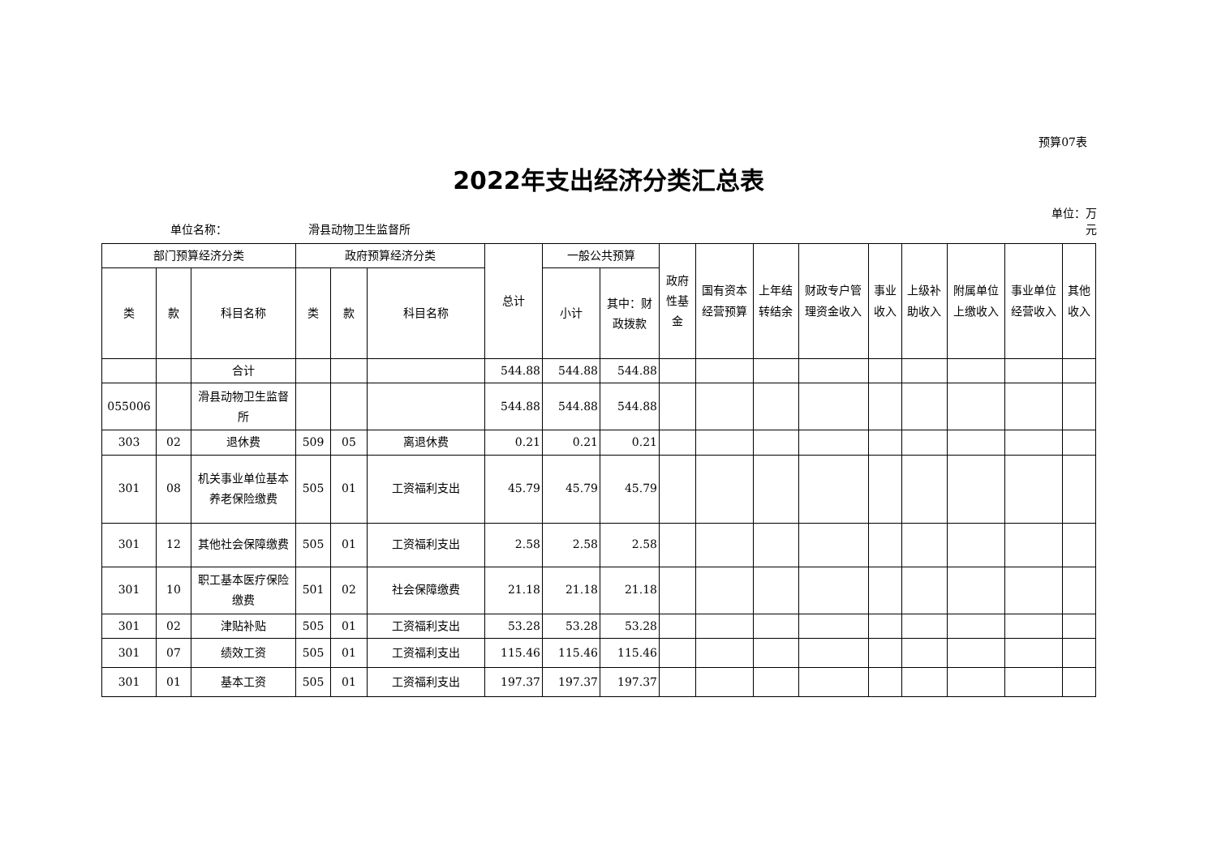预算07表
2022年支出经济分类汇总表
单位名称：
滑县动物卫生监督所
单位：万元
| 部门预算经济分类 | | | 政府预算经济分类 | | | 总计 | 一般公共预算 | | 政府性基金 | 国有资本经营预算 | 上年结转结余 | 财政专户管理资金收入 | 事业收入 | 上级补助收入 | 附属单位上缴收入 | 事业单位经营收入 | 其他收入 |
| --- | --- | --- | --- | --- | --- | --- | --- | --- | --- | --- | --- | --- | --- | --- | --- | --- | --- |
| 类 | 款 | 科目名称 | 类 | 款 | 科目名称 | | 小计 | 其中：财政拨款 | | | | | | | | | |
| | | 合计 | | | | 544.88 | 544.88 | 544.88 | | | | | | | | | |
| 055006 | | 滑县动物卫生监督所 | | | | 544.88 | 544.88 | 544.88 | | | | | | | | | |
| 303 | 02 | 退休费 | 509 | 05 | 离退休费 | 0.21 | 0.21 | 0.21 | | | | | | | | | |
| 301 | 08 | 机关事业单位基本养老保险缴费 | 505 | 01 | 工资福利支出 | 45.79 | 45.79 | 45.79 | | | | | | | | | |
| 301 | 12 | 其他社会保障缴费 | 505 | 01 | 工资福利支出 | 2.58 | 2.58 | 2.58 | | | | | | | | | |
| 301 | 10 | 职工基本医疗保险缴费 | 501 | 02 | 社会保障缴费 | 21.18 | 21.18 | 21.18 | | | | | | | | | |
| 301 | 02 | 津贴补贴 | 505 | 01 | 工资福利支出 | 53.28 | 53.28 | 53.28 | | | | | | | | | |
| 301 | 07 | 绩效工资 | 505 | 01 | 工资福利支出 | 115.46 | 115.46 | 115.46 | | | | | | | | | |
| 301 | 01 | 基本工资 | 505 | 01 | 工资福利支出 | 197.37 | 197.37 | 197.37 | | | | | | | | | |